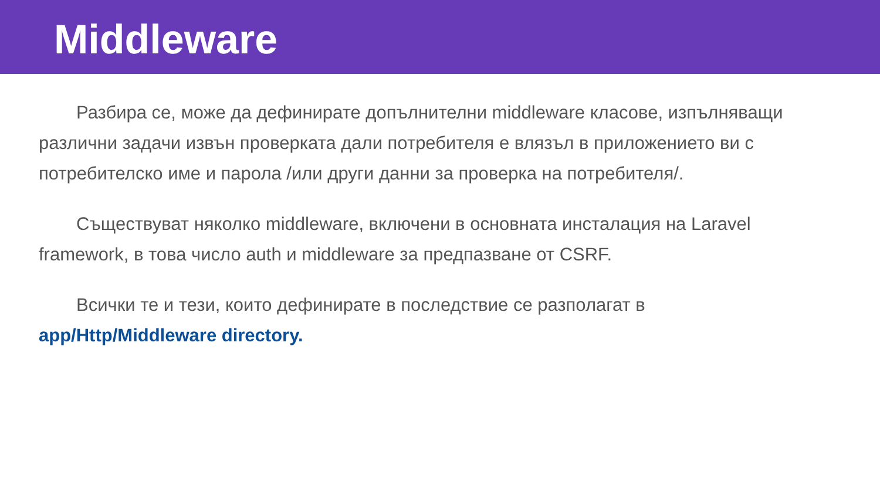Middleware
Разбира се, може да дефинирате допълнителни middleware класове, изпълняващи различни задачи извън проверката дали потребителя е влязъл в приложението ви с потребителско име и парола /или други данни за проверка на потребителя/.
Съществуват няколко middleware, включени в основната инсталация на Laravel framework, в това число auth и middleware за предпазване от CSRF.
Всички те и тези, които дефинирате в последствие се разполагат в app/Http/Middleware directory.